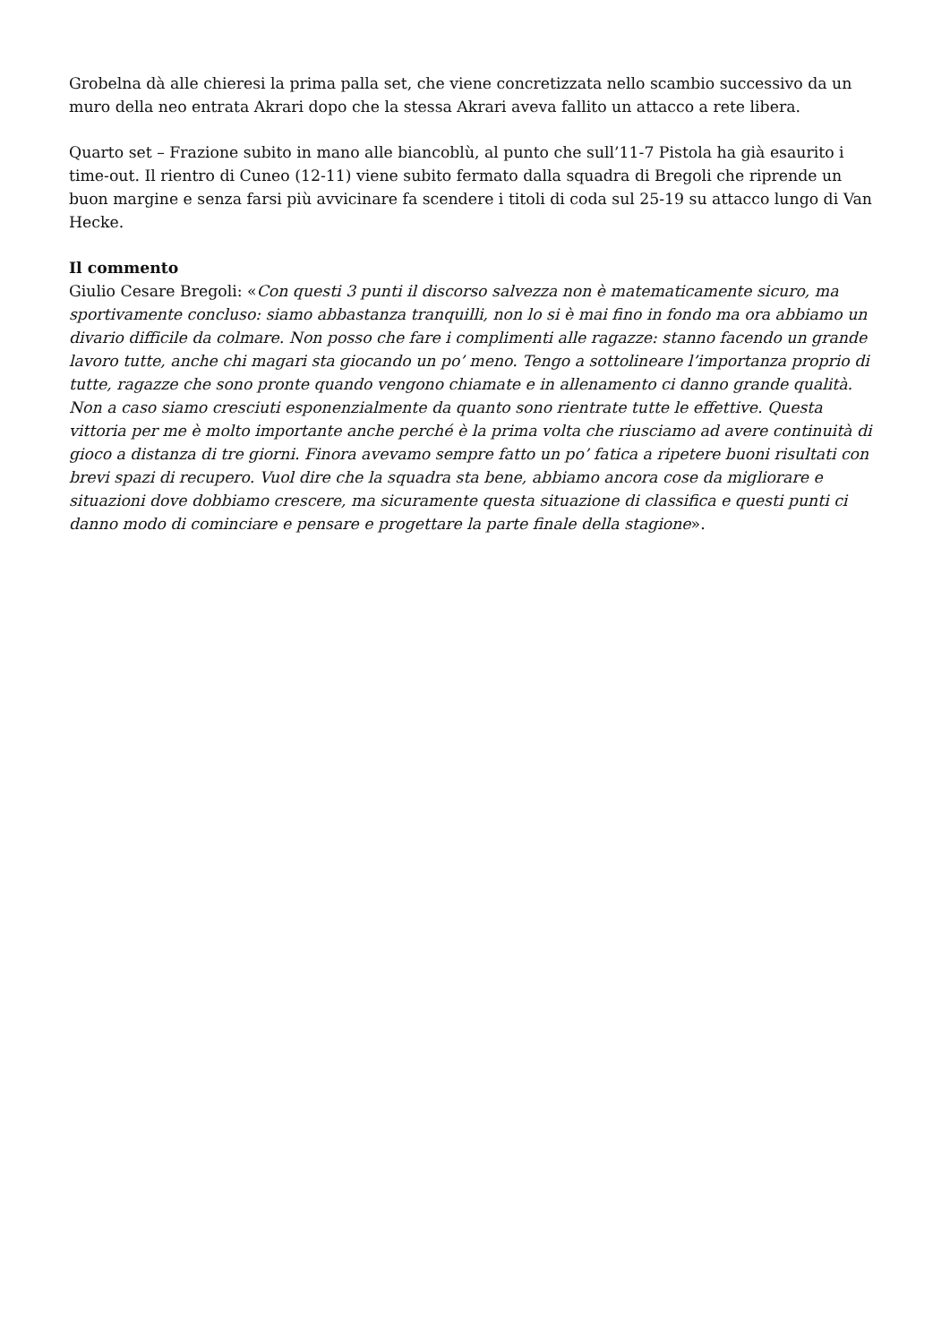Grobelna dà alle chieresi la prima palla set, che viene concretizzata nello scambio successivo da un muro della neo entrata Akrari dopo che la stessa Akrari aveva fallito un attacco a rete libera.
Quarto set – Frazione subito in mano alle biancoblù, al punto che sull’11-7 Pistola ha già esaurito i time-out. Il rientro di Cuneo (12-11) viene subito fermato dalla squadra di Bregoli che riprende un buon margine e senza farsi più avvicinare fa scendere i titoli di coda sul 25-19 su attacco lungo di Van Hecke.
Il commento
Giulio Cesare Bregoli: «Con questi 3 punti il discorso salvezza non è matematicamente sicuro, ma sportivamente concluso: siamo abbastanza tranquilli, non lo si è mai fino in fondo ma ora abbiamo un divario difficile da colmare. Non posso che fare i complimenti alle ragazze: stanno facendo un grande lavoro tutte, anche chi magari sta giocando un po’ meno. Tengo a sottolineare l’importanza proprio di tutte, ragazze che sono pronte quando vengono chiamate e in allenamento ci danno grande qualità. Non a caso siamo cresciuti esponenzialmente da quanto sono rientrate tutte le effettive. Questa vittoria per me è molto importante anche perché è la prima volta che riusciamo ad avere continuità di gioco a distanza di tre giorni. Finora avevamo sempre fatto un po’ fatica a ripetere buoni risultati con brevi spazi di recupero. Vuol dire che la squadra sta bene, abbiamo ancora cose da migliorare e situazioni dove dobbiamo crescere, ma sicuramente questa situazione di classifica e questi punti ci danno modo di cominciare e pensare e progettare la parte finale della stagione».